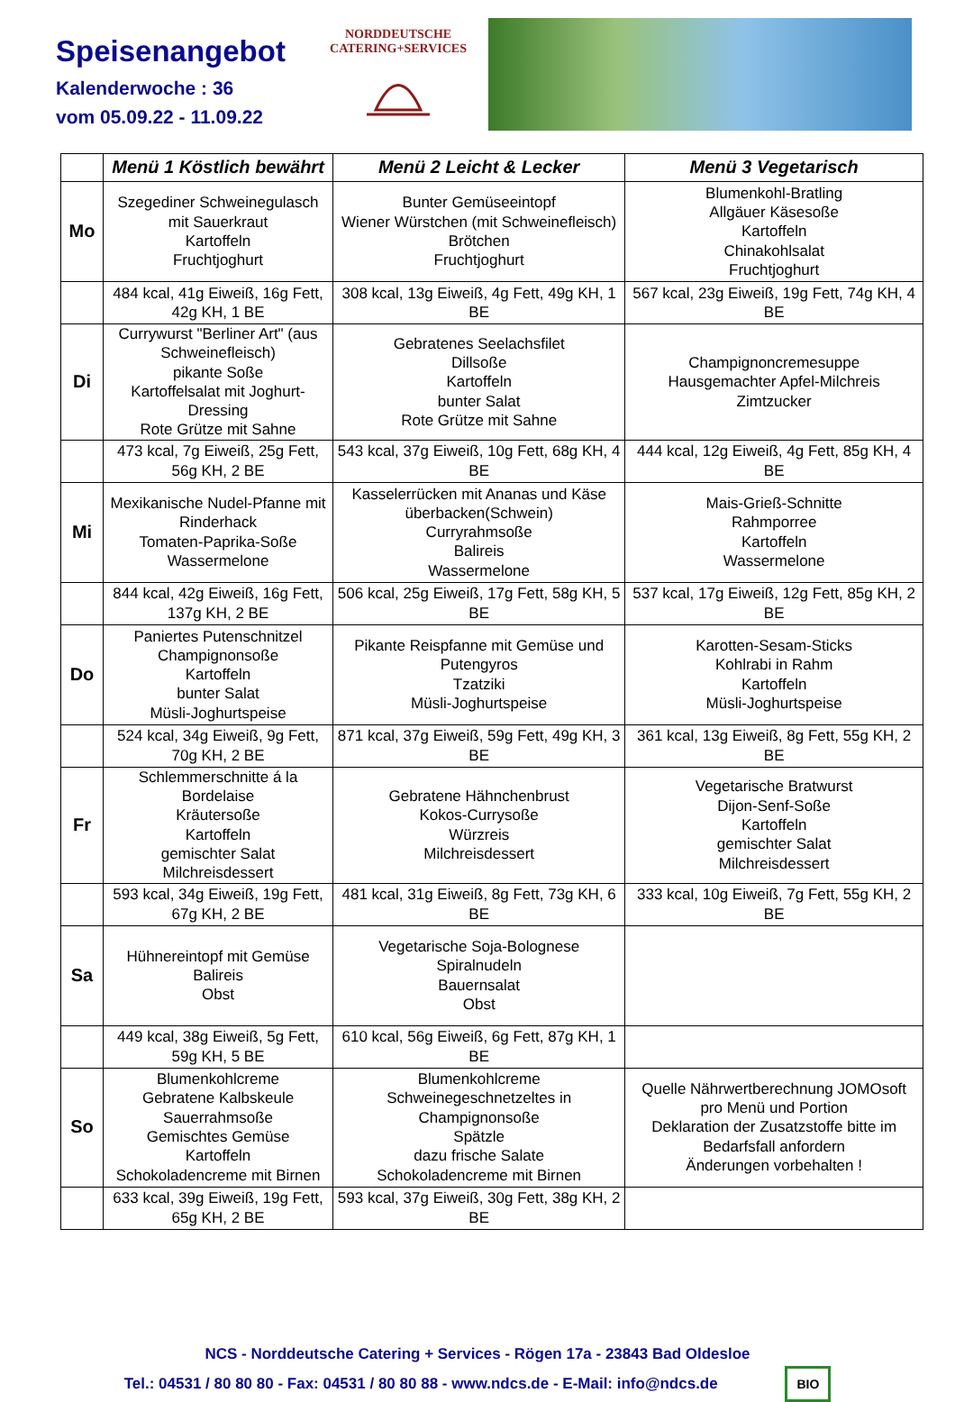Speisenangebot
Kalenderwoche : 36
vom 05.09.22 - 11.09.22
NORDDEUTSCHE
CATERING+SERVICES
| | Menü 1 Köstlich bewährt | Menü 2 Leicht & Lecker | Menü 3 Vegetarisch |
| --- | --- | --- | --- |
| Mo | Szegediner Schweinegulasch mit Sauerkraut Kartoffeln Fruchtjoghurt | Bunter Gemüseeintopf Wiener Würstchen (mit Schweinefleisch) Brötchen Fruchtjoghurt | Blumenkohl-Bratling Allgäuer Käsesoße Kartoffeln Chinakohlsalat Fruchtjoghurt |
| | 484 kcal, 41g Eiweiß, 16g Fett, 42g KH, 1 BE | 308 kcal, 13g Eiweiß, 4g Fett, 49g KH, 1 BE | 567 kcal, 23g Eiweiß, 19g Fett, 74g KH, 4 BE |
| Di | Currywurst "Berliner Art" (aus Schweinefleisch) pikante Soße Kartoffelsalat mit Joghurt-Dressing Rote Grütze mit Sahne | Gebratenes Seelachsfilet Dillsoße Kartoffeln bunter Salat Rote Grütze mit Sahne | Champignoncremesuppe Hausgemachter Apfel-Milchreis Zimtzucker |
| | 473 kcal, 7g Eiweiß, 25g Fett, 56g KH, 2 BE | 543 kcal, 37g Eiweiß, 10g Fett, 68g KH, 4 BE | 444 kcal, 12g Eiweiß, 4g Fett, 85g KH, 4 BE |
| Mi | Mexikanische Nudel-Pfanne mit Rinderhack Tomaten-Paprika-Soße Wassermelone | Kasselerrücken mit Ananas und Käse überbacken(Schwein) Curryrahmsoße Balireis Wassermelone | Mais-Grieß-Schnitte Rahmporree Kartoffeln Wassermelone |
| | 844 kcal, 42g Eiweiß, 16g Fett, 137g KH, 2 BE | 506 kcal, 25g Eiweiß, 17g Fett, 58g KH, 5 BE | 537 kcal, 17g Eiweiß, 12g Fett, 85g KH, 2 BE |
| Do | Paniertes Putenschnitzel Champignonsoße Kartoffeln bunter Salat Müsli-Joghurtspeise | Pikante Reispfanne mit Gemüse und Putengyros Tzatziki Müsli-Joghurtspeise | Karotten-Sesam-Sticks Kohlrabi in Rahm Kartoffeln Müsli-Joghurtspeise |
| | 524 kcal, 34g Eiweiß, 9g Fett, 70g KH, 2 BE | 871 kcal, 37g Eiweiß, 59g Fett, 49g KH, 3 BE | 361 kcal, 13g Eiweiß, 8g Fett, 55g KH, 2 BE |
| Fr | Schlemmerschnitte á la Bordelaise Kräutersoße Kartoffeln gemischter Salat Milchreisdessert | Gebratene Hähnchenbrust Kokos-Currysoße Würzreis Milchreisdessert | Vegetarische Bratwurst Dijon-Senf-Soße Kartoffeln gemischter Salat Milchreisdessert |
| | 593 kcal, 34g Eiweiß, 19g Fett, 67g KH, 2 BE | 481 kcal, 31g Eiweiß, 8g Fett, 73g KH, 6 BE | 333 kcal, 10g Eiweiß, 7g Fett, 55g KH, 2 BE |
| Sa | Hühnereintopf mit Gemüse Balireis Obst | Vegetarische Soja-Bolognese Spiralnudeln Bauernsalat Obst | |
| | 449 kcal, 38g Eiweiß, 5g Fett, 59g KH, 5 BE | 610 kcal, 56g Eiweiß, 6g Fett, 87g KH, 1 BE | |
| So | Blumenkohlcreme Gebratene Kalbskeule Sauerrahmsoße Gemischtes Gemüse Kartoffeln Schokoladencreme mit Birnen | Blumenkohlcreme Schweinegeschnetzeltes in Champignonsoße Spätzle dazu frische Salate Schokoladencreme mit Birnen | Quelle Nährwertberechnung JOMOsoft pro Menü und Portion Deklaration der Zusatzstoffe bitte im Bedarfsfall anfordern Änderungen vorbehalten ! |
| | 633 kcal, 39g Eiweiß, 19g Fett, 65g KH, 2 BE | 593 kcal, 37g Eiweiß, 30g Fett, 38g KH, 2 BE | |
NCS - Norddeutsche Catering + Services - Rögen 17a - 23843 Bad Oldesloe
Tel.: 04531 / 80 80 80 - Fax: 04531 / 80 80 88 - www.ndcs.de - E-Mail: info@ndcs.de BIO